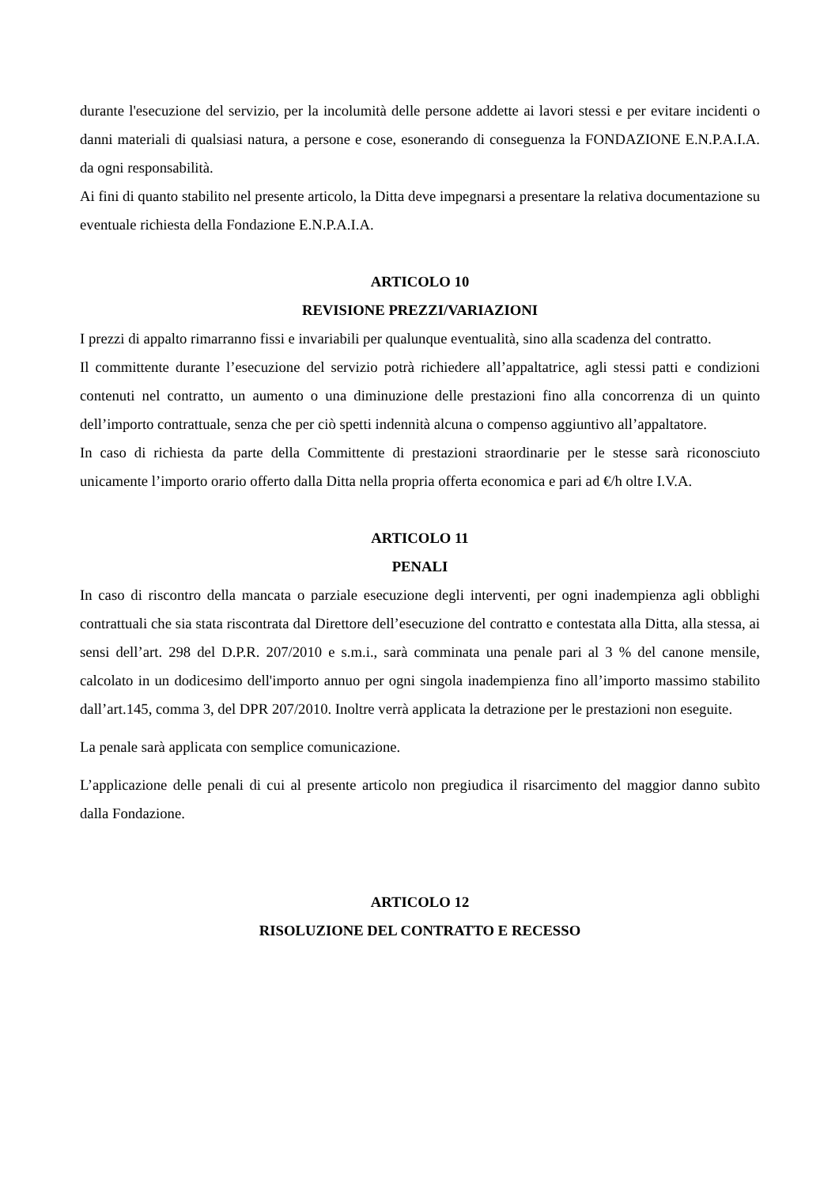durante l'esecuzione del servizio, per la incolumità delle persone addette ai lavori stessi e per evitare incidenti o danni materiali di qualsiasi natura, a persone e cose, esonerando di conseguenza la FONDAZIONE E.N.P.A.I.A. da ogni responsabilità.
Ai fini di quanto stabilito nel presente articolo, la Ditta deve impegnarsi a presentare la relativa documentazione su eventuale richiesta della Fondazione E.N.P.A.I.A.
ARTICOLO 10
REVISIONE PREZZI/VARIAZIONI
I prezzi di appalto rimarranno fissi e invariabili per qualunque eventualità, sino alla scadenza del contratto.
Il committente durante l’esecuzione del servizio potrà richiedere all’appaltatrice, agli stessi patti e condizioni contenuti nel contratto, un aumento o una diminuzione delle prestazioni fino alla concorrenza di un quinto dell’importo contrattuale, senza che per ciò spetti indennità alcuna o compenso aggiuntivo all’appaltatore.
In caso di richiesta da parte della Committente di prestazioni straordinarie per le stesse sarà riconosciuto unicamente l’importo orario offerto dalla Ditta nella propria offerta economica e pari ad €/h oltre I.V.A.
ARTICOLO 11
PENALI
In caso di riscontro della mancata o parziale esecuzione degli interventi, per ogni inadempienza agli obblighi contrattuali che sia stata riscontrata dal Direttore dell’esecuzione del contratto e contestata alla Ditta, alla stessa, ai sensi dell’art. 298 del D.P.R. 207/2010 e s.m.i., sarà comminata una penale pari al 3 % del canone mensile, calcolato in un dodicesimo dell'importo annuo per ogni singola inadempienza fino all’importo massimo stabilito dall’art.145, comma 3, del DPR 207/2010. Inoltre verrà applicata la detrazione per le prestazioni non eseguite.
La penale sarà applicata con semplice comunicazione.
L’applicazione delle penali di cui al presente articolo non pregiudica il risarcimento del maggior danno subìto dalla Fondazione.
ARTICOLO 12
RISOLUZIONE DEL CONTRATTO E RECESSO